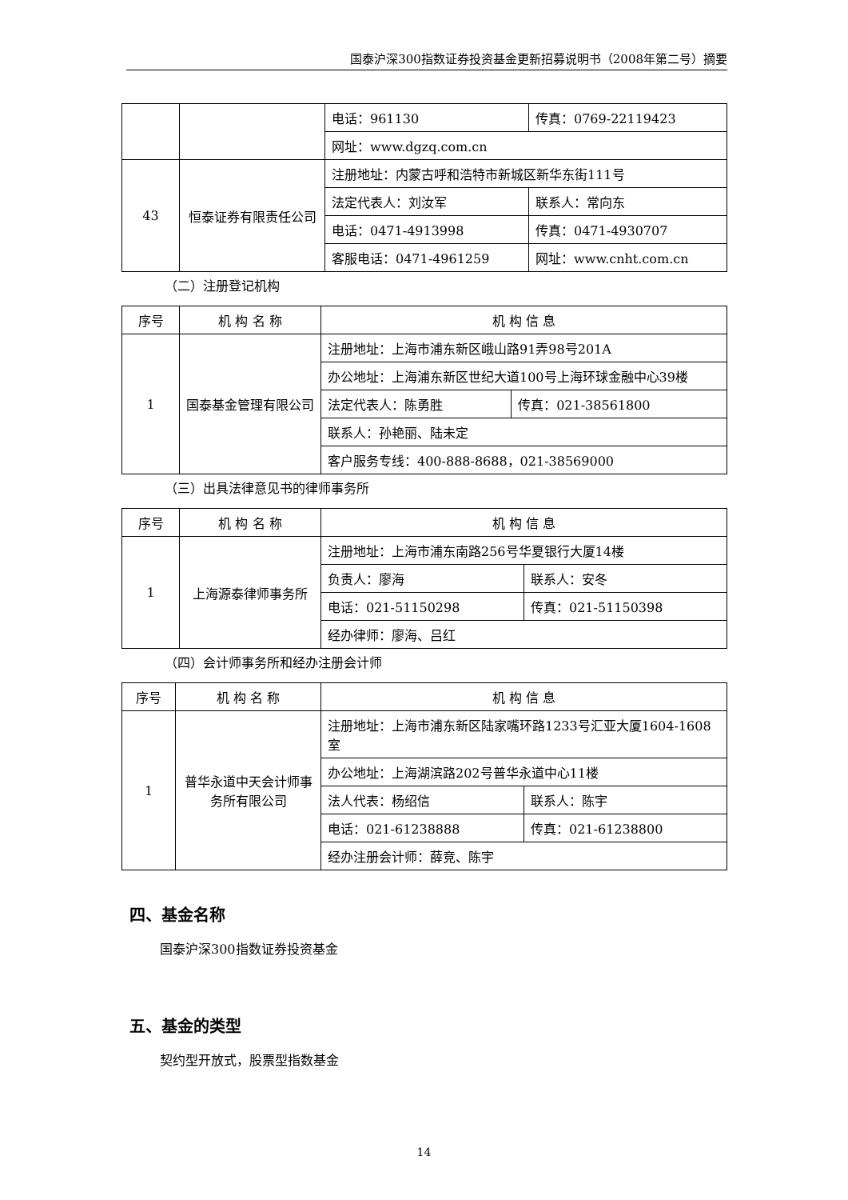国泰沪深300指数证券投资基金更新招募说明书（2008年第二号）摘要
| | | 电话：961130 | 传真：0769-22119423 |
| | | 网址：www.dgzq.com.cn | |
| 43 | 恒泰证券有限责任公司 | 注册地址：内蒙古呼和浩特市新城区新华东街111号 | |
| | | 法定代表人：刘汝军 | 联系人：常向东 |
| | | 电话：0471-4913998 | 传真：0471-4930707 |
| | | 客服电话：0471-4961259 | 网址：www.cnht.com.cn |
（二）注册登记机构
| 序号 | 机 构 名 称 | 机 构 信 息 | |
| --- | --- | --- | --- |
| 1 | 国泰基金管理有限公司 | 注册地址：上海市浦东新区峨山路91弄98号201A | |
| | | 办公地址：上海浦东新区世纪大道100号上海环球金融中心39楼 | |
| | | 法定代表人：陈勇胜 | 传真：021-38561800 |
| | | 联系人：孙艳丽、陆未定 | |
| | | 客户服务专线：400-888-8688，021-38569000 | |
（三）出具法律意见书的律师事务所
| 序号 | 机 构 名 称 | 机 构 信 息 | |
| --- | --- | --- | --- |
| 1 | 上海源泰律师事务所 | 注册地址：上海市浦东南路256号华夏银行大厦14楼 | |
| | | 负责人：廖海 | 联系人：安冬 |
| | | 电话：021-51150298 | 传真：021-51150398 |
| | | 经办律师：廖海、吕红 | |
（四）会计师事务所和经办注册会计师
| 序号 | 机 构 名 称 | 机 构 信 息 | |
| --- | --- | --- | --- |
| 1 | 普华永道中天会计师事务所有限公司 | 注册地址：上海市浦东新区陆家嘴环路1233号汇亚大厦1604-1608室 | |
| | | 办公地址：上海湖滨路202号普华永道中心11楼 | |
| | | 法人代表：杨绍信 | 联系人：陈宇 |
| | | 电话：021-61238888 | 传真：021-61238800 |
| | | 经办注册会计师：薛竞、陈宇 | |
四、基金名称
国泰沪深300指数证券投资基金
五、基金的类型
契约型开放式，股票型指数基金
14